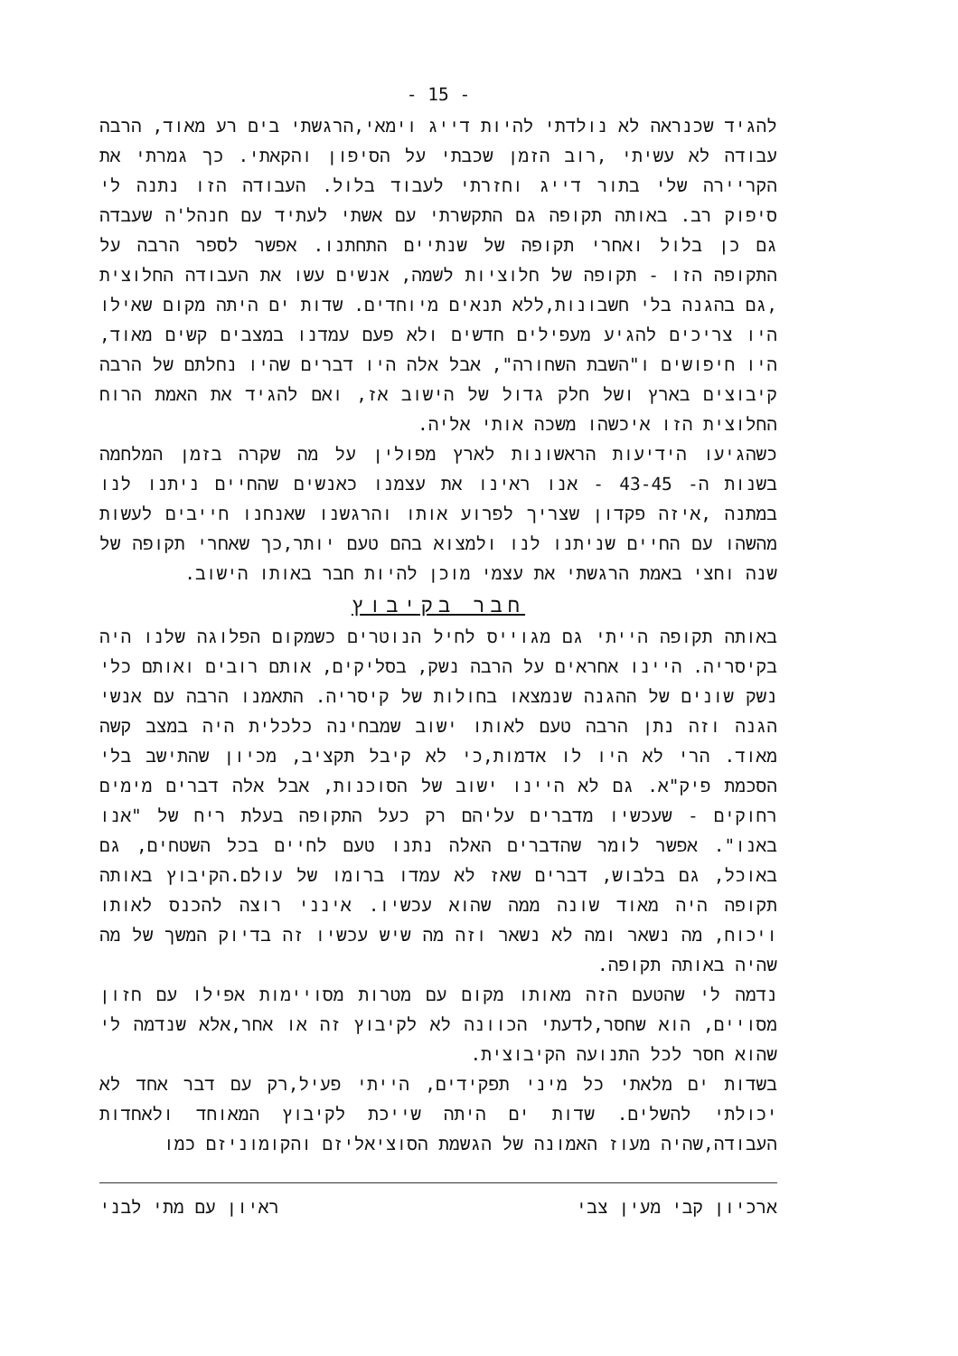- 15 -
להגיד שכנראה לא נולדתי להיות דייג וימאי,הרגשתי בים רע מאוד, הרבה עבודה לא עשיתי ,רוב הזמן שכבתי על הסיפון והקאתי. כך גמרתי את הקריירה שלי בתור דייג וחזרתי לעבוד בלול. העבודה הזו נתנה לי סיפוק רב. באותה תקופה גם התקשרתי עם אשתי לעתיד עם חנהל'ה שעבדה גם כן בלול ואחרי תקופה של שנתיים התחתנו. אפשר לספר הרבה על התקופה הזו - תקופה של חלוציות לשמה, אנשים עשו את העבודה החלוצית ,גם בהגנה בלי חשבונות,ללא תנאים מיוחדים. שדות ים היתה מקום שאילו היו צריכים להגיע מעפילים חדשים ולא פעם עמדנו במצבים קשים מאוד, היו חיפושים ו"השבת השחורה", אבל אלה היו דברים שהיו נחלתם של הרבה קיבוצים בארץ ושל חלק גדול של הישוב אז, ואם להגיד את האמת הרוח החלוצית הזו איכשהו משכה אותי אליה.
כשהגיעו הידיעות הראשונות לארץ מפולין על מה שקרה בזמן המלחמה בשנות ה- 43-45 - אנו ראינו את עצמנו כאנשים שהחיים ניתנו לנו במתנה ,איזה פקדון שצריך לפרוע אותו והרגשנו שאנחנו חייבים לעשות מהשהו עם החיים שניתנו לנו ולמצוא בהם טעם יותר,כך שאחרי תקופה של שנה וחצי באמת הרגשתי את עצמי מוכן להיות חבר באותו הישוב.
חבר בקיבוץ
באותה תקופה הייתי גם מגוייס לחיל הנוטרים כשמקום הפלוגה שלנו היה בקיסריה. היינו אחראים על הרבה נשק, בסליקים, אותם רובים ואותם כלי נשק שונים של ההגנה שנמצאו בחולות של קיסריה. התאמנו הרבה עם אנשי הגנה וזה נתן הרבה טעם לאותו ישוב שמבחינה כלכלית היה במצב קשה מאוד. הרי לא היו לו אדמות,כי לא קיבל תקציב, מכיון שהתישב בלי הסכמת פיק"א. גם לא היינו ישוב של הסוכנות, אבל אלה דברים מימים רחוקים - שעכשיו מדברים עליהם רק כעל התקופה בעלת ריח של "אנו באנו". אפשר לומר שהדברים האלה נתנו טעם לחיים בכל השטחים, גם באוכל, גם בלבוש, דברים שאז לא עמדו ברומו של עולם.הקיבוץ באותה תקופה היה מאוד שונה ממה שהוא עכשיו. אינני רוצה להכנס לאותו ויכוח, מה נשאר ומה לא נשאר וזה מה שיש עכשיו זה בדיוק המשך של מה שהיה באותה תקופה.
נדמה לי שהטעם הזה מאותו מקום עם מטרות מסויימות אפילו עם חזון מסויים, הוא שחסר,לדעתי הכוונה לא לקיבוץ זה או אחר,אלא שנדמה לי שהוא חסר לכל התנועה הקיבוצית.
בשדות ים מלאתי כל מיני תפקידים, הייתי פעיל,רק עם דבר אחד לא יכולתי להשלים. שדות ים היתה שייכת לקיבוץ המאוחד ולאחדות העבודה,שהיה מעוז האמונה של הגשמת הסוציאליזם והקומוניזם כמו
ארכיון קבי מעין צבי ראיון עם מתי לבני